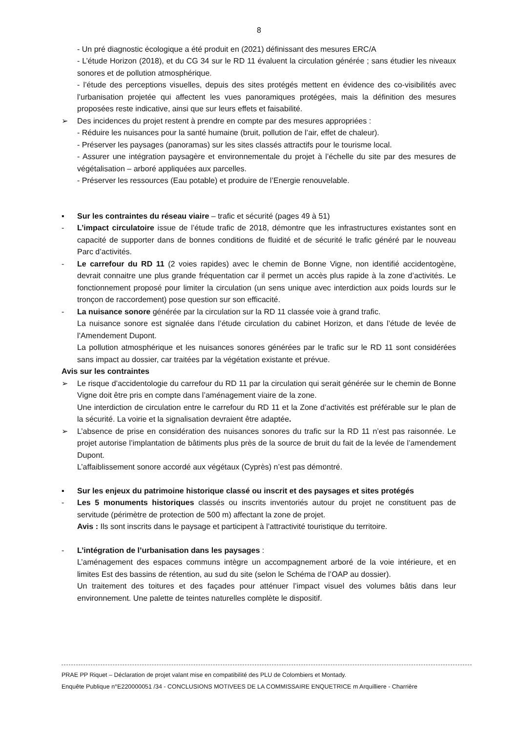8
- Un pré diagnostic écologique a été produit en (2021) définissant des mesures ERC/A
- L’étude Horizon (2018), et du CG 34 sur le RD 11 évaluent la circulation générée ; sans étudier les niveaux sonores et de pollution atmosphérique.
- l’étude des perceptions visuelles, depuis des sites protégés mettent en évidence des co-visibilités avec l’urbanisation projetée qui affectent les vues panoramiques protégées, mais la définition des mesures proposées reste indicative, ainsi que sur leurs effets et faisabilité.
➢ Des incidences du projet restent à prendre en compte par des mesures appropriées :
- Réduire les nuisances pour la santé humaine (bruit, pollution de l’air, effet de chaleur).
- Préserver les paysages (panoramas) sur les sites classés attractifs pour le tourisme local.
- Assurer une intégration paysagère et environnementale du projet à l’échelle du site par des mesures de végétalisation – arboré appliquées aux parcelles.
- Préserver les ressources (Eau potable) et produire de l’Energie renouvelable.
▪ Sur les contraintes du réseau viaire – trafic et sécurité (pages 49 à 51)
- L’impact circulatoire issue de l’étude trafic de 2018, démontre que les infrastructures existantes sont en capacité de supporter dans de bonnes conditions de fluidité et de sécurité le trafic généré par le nouveau Parc d’activités.
- Le carrefour du RD 11 (2 voies rapides) avec le chemin de Bonne Vigne, non identifié accidentogène, devrait connaitre une plus grande fréquentation car il permet un accès plus rapide à la zone d’activités. Le fonctionnement proposé pour limiter la circulation (un sens unique avec interdiction aux poids lourds sur le tronçon de raccordement) pose question sur son efficacité.
- La nuisance sonore générée par la circulation sur la RD 11 classée voie à grand trafic.
La nuisance sonore est signalée dans l’étude circulation du cabinet Horizon, et dans l’étude de levée de l’Amendement Dupont.
La pollution atmosphérique et les nuisances sonores générées par le trafic sur le RD 11 sont considérées sans impact au dossier, car traitées par la végétation existante et prévue.
Avis sur les contraintes
➢ Le risque d’accidentologie du carrefour du RD 11 par la circulation qui serait générée sur le chemin de Bonne Vigne doit être pris en compte dans l’aménagement viaire de la zone.
Une interdiction de circulation entre le carrefour du RD 11 et la Zone d’activités est préférable sur le plan de la sécurité. La voirie et la signalisation devraient être adaptée.
➢ L’absence de prise en considération des nuisances sonores du trafic sur la RD 11 n’est pas raisonnée. Le projet autorise l’implantation de bâtiments plus près de la source de bruit du fait de la levée de l’amendement Dupont.
L’affaiblissement sonore accordé aux végétaux (Cyprès) n’est pas démontré.
▪ Sur les enjeux du patrimoine historique classé ou inscrit et des paysages et sites protégés
- Les 5 monuments historiques classés ou inscrits inventoriés autour du projet ne constituent pas de servitude (périmètre de protection de 500 m) affectant la zone de projet.
Avis : Ils sont inscrits dans le paysage et participent à l’attractivité touristique du territoire.
- L’intégration de l’urbanisation dans les paysages :
L’aménagement des espaces communs intègre un accompagnement arboré de la voie intérieure, et en limites Est des bassins de rétention, au sud du site (selon le Schéma de l’OAP au dossier).
Un traitement des toitures et des façades pour atténuer l’impact visuel des volumes bâtis dans leur environnement. Une palette de teintes naturelles complète le dispositif.
PRAE PP Riquet – Déclaration de projet valant mise en compatibilité des PLU de Colombiers et Montady.
Enquête Publique n°E220000051 /34 - CONCLUSIONS MOTIVEES DE LA COMMISSAIRE ENQUETRICE m Arquilliere - Charrière